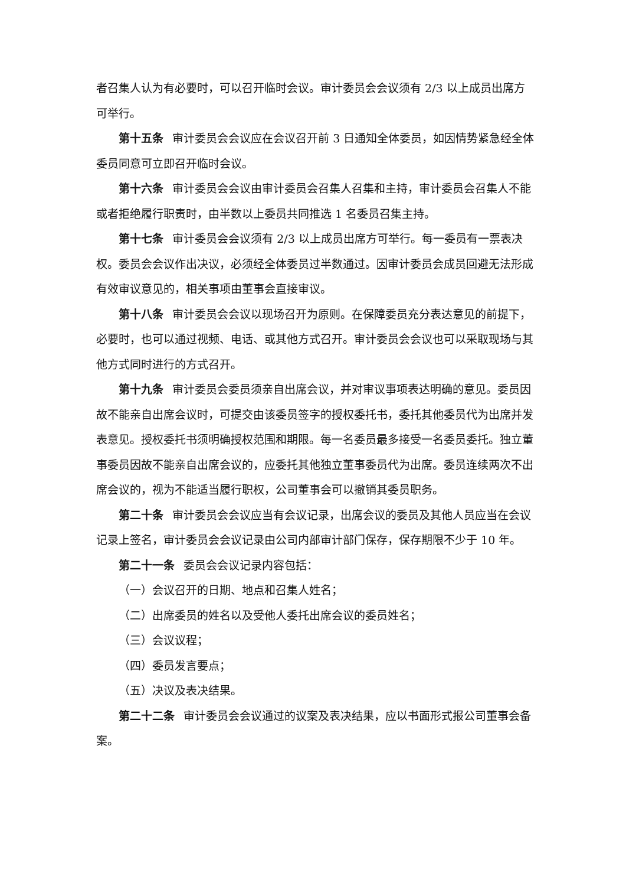者召集人认为有必要时，可以召开临时会议。审计委员会会议须有 2/3 以上成员出席方可举行。
第十五条 审计委员会会议应在会议召开前 3 日通知全体委员，如因情势紧急经全体委员同意可立即召开临时会议。
第十六条 审计委员会会议由审计委员会召集人召集和主持，审计委员会召集人不能或者拒绝履行职责时，由半数以上委员共同推选 1 名委员召集主持。
第十七条 审计委员会会议须有 2/3 以上成员出席方可举行。每一委员有一票表决权。委员会会议作出决议，必须经全体委员过半数通过。因审计委员会成员回避无法形成有效审议意见的，相关事项由董事会直接审议。
第十八条 审计委员会会议以现场召开为原则。在保障委员充分表达意见的前提下，必要时，也可以通过视频、电话、或其他方式召开。审计委员会会议也可以采取现场与其他方式同时进行的方式召开。
第十九条 审计委员会委员须亲自出席会议，并对审议事项表达明确的意见。委员因故不能亲自出席会议时，可提交由该委员签字的授权委托书，委托其他委员代为出席并发表意见。授权委托书须明确授权范围和期限。每一名委员最多接受一名委员委托。独立董事委员因故不能亲自出席会议的，应委托其他独立董事委员代为出席。委员连续两次不出席会议的，视为不能适当履行职权，公司董事会可以撤销其委员职务。
第二十条 审计委员会会议应当有会议记录，出席会议的委员及其他人员应当在会议记录上签名，审计委员会会议记录由公司内部审计部门保存，保存期限不少于 10 年。
第二十一条 委员会会议记录内容包括：
（一）会议召开的日期、地点和召集人姓名；
（二）出席委员的姓名以及受他人委托出席会议的委员姓名；
（三）会议议程；
（四）委员发言要点；
（五）决议及表决结果。
第二十二条 审计委员会会议通过的议案及表决结果，应以书面形式报公司董事会备案。